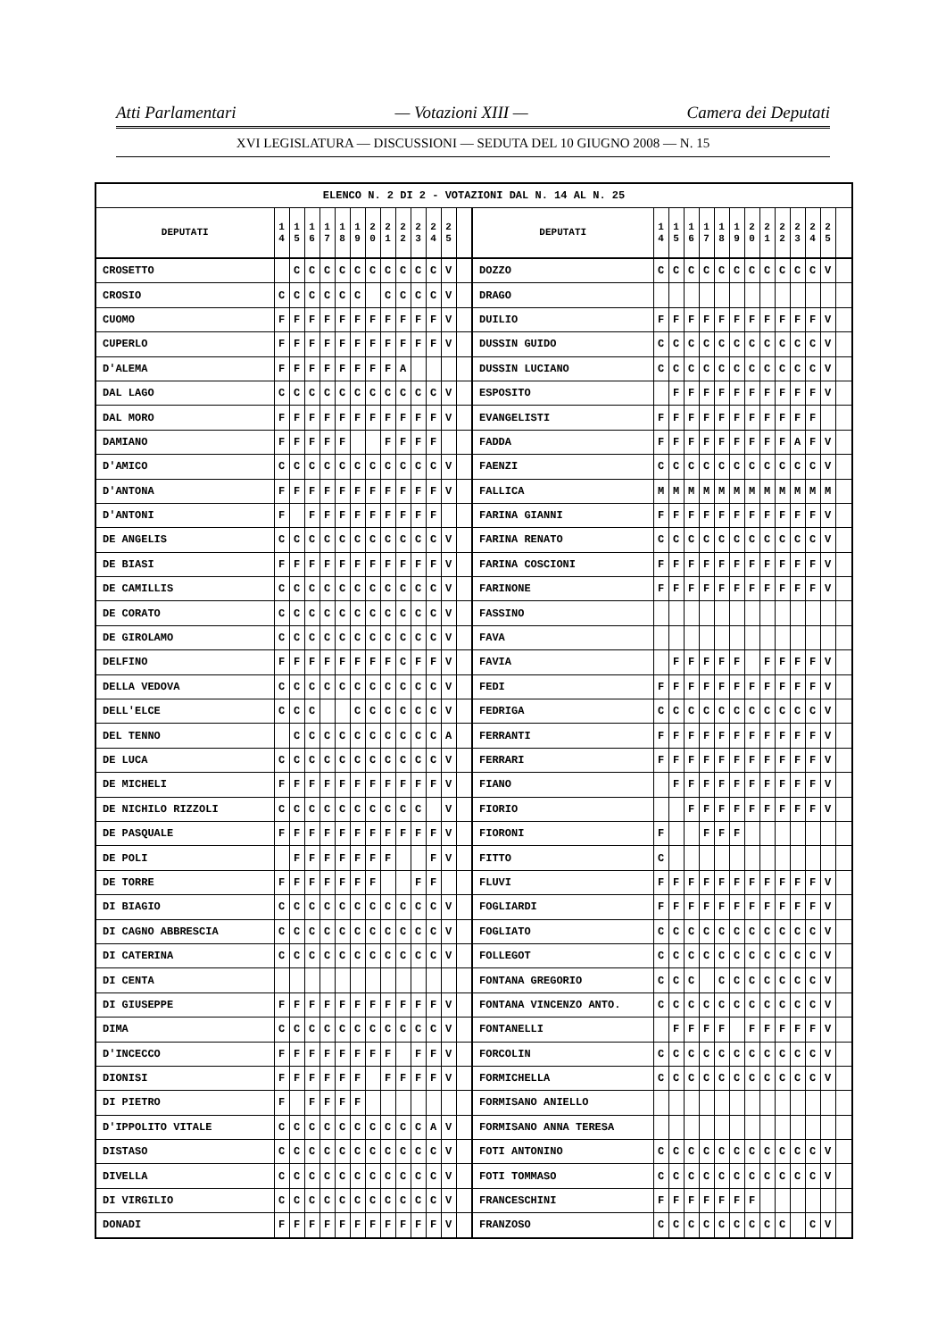Atti Parlamentari — Votazioni XIII — Camera dei Deputati
XVI LEGISLATURA — DISCUSSIONI — SEDUTA DEL 10 GIUGNO 2008 — N. 15
| ELENCO N. 2 DI 2 - VOTAZIONI DAL N. 14 AL N. 25 | | | | | | | | | | | | | | | | | | | | | | | | | | | |
| --- | --- | --- | --- | --- | --- | --- | --- | --- | --- | --- | --- | --- | --- | --- | --- | --- | --- | --- | --- | --- | --- | --- | --- | --- | --- | --- | --- |
| DEPUTATI | 1 4 | 1 5 | 1 6 | 1 7 | 1 8 | 1 9 | 2 0 | 2 1 | 2 2 | 2 3 | 2 4 | 2 5 | | DEPUTATI | 1 4 | 1 5 | 1 6 | 1 7 | 1 8 | 1 9 | 2 0 | 2 1 | 2 2 | 2 3 | 2 4 | 2 5 | |
| CROSETTO | | C | C | C | C | C | C | C | C | C | C | V | | DOZZO | C | C | C | C | C | C | C | C | C | C | C | V | |
| CROSIO | C | C | C | C | C | C | | C | C | C | C | V | | DRAGO | | | | | | | | | | | | | |
| CUOMO | F | F | F | F | F | F | F | F | F | F | F | V | | DUILIO | F | F | F | F | F | F | F | F | F | F | F | V | |
| CUPERLO | F | F | F | F | F | F | F | F | F | F | F | V | | DUSSIN GUIDO | C | C | C | C | C | C | C | C | C | C | C | V | |
| D'ALEMA | F | F | F | F | F | F | F | F | A | | | | | DUSSIN LUCIANO | C | C | C | C | C | C | C | C | C | C | C | V | |
| DAL LAGO | C | C | C | C | C | C | C | C | C | C | C | V | | ESPOSITO | | F | F | F | F | F | F | F | F | F | F | V | |
| DAL MORO | F | F | F | F | F | F | F | F | F | F | F | V | | EVANGELISTI | F | F | F | F | F | F | F | F | F | F | F | | |
| DAMIANO | F | F | F | F | F | | | F | F | F | F | | | FADDA | F | F | F | F | F | F | F | F | F | A | F | V | |
| D'AMICO | C | C | C | C | C | C | C | C | C | C | C | V | | FAENZI | C | C | C | C | C | C | C | C | C | C | C | V | |
| D'ANTONA | F | F | F | F | F | F | F | F | F | F | F | V | | FALLICA | M | M | M | M | M | M | M | M | M | M | M | M | |
| D'ANTONI | F | | F | F | F | F | F | F | F | F | F | | | FARINA GIANNI | F | F | F | F | F | F | F | F | F | F | F | V | |
| DE ANGELIS | C | C | C | C | C | C | C | C | C | C | C | V | | FARINA RENATO | C | C | C | C | C | C | C | C | C | C | C | V | |
| DE BIASI | F | F | F | F | F | F | F | F | F | F | F | V | | FARINA COSCIONI | F | F | F | F | F | F | F | F | F | F | F | V | |
| DE CAMILLIS | C | C | C | C | C | C | C | C | C | C | C | V | | FARINONE | F | F | F | F | F | F | F | F | F | F | F | V | |
| DE CORATO | C | C | C | C | C | C | C | C | C | C | C | V | | FASSINO | | | | | | | | | | | | | |
| DE GIROLAMO | C | C | C | C | C | C | C | C | C | C | C | V | | FAVA | | | | | | | | | | | | | |
| DELFINO | F | F | F | F | F | F | F | F | C | F | F | V | | FAVIA | | F | F | F | F | F | | F | F | F | F | V | |
| DELLA VEDOVA | C | C | C | C | C | C | C | C | C | C | C | V | | FEDI | F | F | F | F | F | F | F | F | F | F | F | V | |
| DELL'ELCE | C | C | C | | | C | C | C | C | C | C | V | | FEDRIGA | C | C | C | C | C | C | C | C | C | C | C | V | |
| DEL TENNO | | C | C | C | C | C | C | C | C | C | C | A | | FERRANTI | F | F | F | F | F | F | F | F | F | F | F | V | |
| DE LUCA | C | C | C | C | C | C | C | C | C | C | C | V | | FERRARI | F | F | F | F | F | F | F | F | F | F | F | V | |
| DE MICHELI | F | F | F | F | F | F | F | F | F | F | F | V | | FIANO | | F | F | F | F | F | F | F | F | F | F | V | |
| DE NICHILO RIZZOLI | C | C | C | C | C | C | C | C | C | C | | V | | FIORIO | | | F | F | F | F | F | F | F | F | F | V | |
| DE PASQUALE | F | F | F | F | F | F | F | F | F | F | F | V | | FIORONI | F | | | F | F | F | | | | | | | |
| DE POLI | | F | F | F | F | F | F | F | | | F | V | | FITTO | C | | | | | | | | | | | | |
| DE TORRE | F | F | F | F | F | F | F | | | F | F | | | FLUVI | F | F | F | F | F | F | F | F | F | F | F | V | |
| DI BIAGIO | C | C | C | C | C | C | C | C | C | C | C | V | | FOGLIARDI | F | F | F | F | F | F | F | F | F | F | F | V | |
| DI CAGNO ABBRESCIA | C | C | C | C | C | C | C | C | C | C | C | V | | FOGLIATO | C | C | C | C | C | C | C | C | C | C | C | V | |
| DI CATERINA | C | C | C | C | C | C | C | C | C | C | C | V | | FOLLEGOT | C | C | C | C | C | C | C | C | C | C | C | V | |
| DI CENTA | | | | | | | | | | | | | | FONTANA GREGORIO | C | C | C | | C | C | C | C | C | C | C | V | |
| DI GIUSEPPE | F | F | F | F | F | F | F | F | F | F | F | V | | FONTANA VINCENZO ANTO. | C | C | C | C | C | C | C | C | C | C | C | V | |
| DIMA | C | C | C | C | C | C | C | C | C | C | C | V | | FONTANELLI | | F | F | F | F | | F | F | F | F | F | V | |
| D'INCECCO | F | F | F | F | F | F | F | F | | F | F | V | | FORCOLIN | C | C | C | C | C | C | C | C | C | C | C | V | |
| DIONISI | F | F | F | F | F | F | | F | F | F | F | V | | FORMICHELLA | C | C | C | C | C | C | C | C | C | C | C | V | |
| DI PIETRO | F | | F | F | F | F | | | | | | | | FORMISANO ANIELLO | | | | | | | | | | | | | |
| D'IPPOLITO VITALE | C | C | C | C | C | C | C | C | C | C | A | V | | FORMISANO ANNA TERESA | | | | | | | | | | | | | |
| DISTASO | C | C | C | C | C | C | C | C | C | C | C | V | | FOTI ANTONINO | C | C | C | C | C | C | C | C | C | C | C | V | |
| DIVELLA | C | C | C | C | C | C | C | C | C | C | C | V | | FOTI TOMMASO | C | C | C | C | C | C | C | C | C | C | C | V | |
| DI VIRGILIO | C | C | C | C | C | C | C | C | C | C | C | V | | FRANCESCHINI | F | F | F | F | F | F | F | | | | | | |
| DONADI | F | F | F | F | F | F | F | F | F | F | F | V | | FRANZOSO | C | C | C | C | C | C | C | C | C | | C | V | |